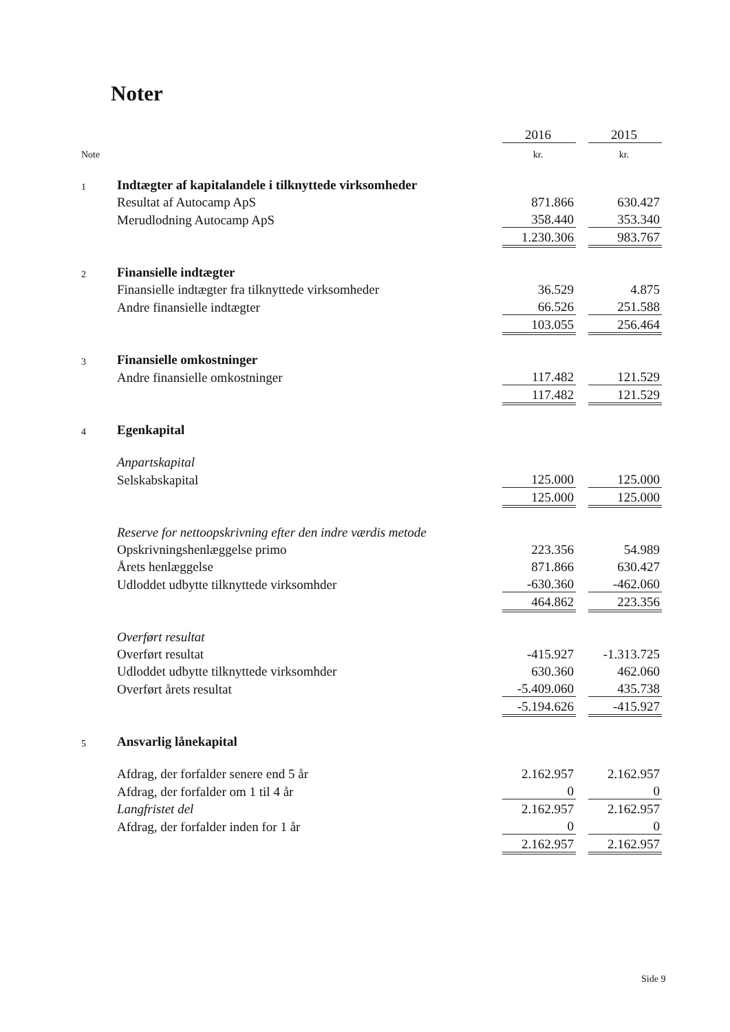Noter
| | | 2016 | | 2015 |
| Note | | kr. | | kr. |
| 1 | Indtægter af kapitalandele i tilknyttede virksomheder | | | |
| | Resultat af Autocamp ApS | 871.866 | | 630.427 |
| | Merudlodning Autocamp ApS | 358.440 | | 353.340 |
| | | 1.230.306 | | 983.767 |
| 2 | Finansielle indtægter | | | |
| | Finansielle indtægter fra tilknyttede virksomheder | 36.529 | | 4.875 |
| | Andre finansielle indtægter | 66.526 | | 251.588 |
| | | 103.055 | | 256.464 |
| 3 | Finansielle omkostninger | | | |
| | Andre finansielle omkostninger | 117.482 | | 121.529 |
| | | 117.482 | | 121.529 |
| 4 | Egenkapital | | | |
| | Anpartskapital | | | |
| | Selskabskapital | 125.000 | | 125.000 |
| | | 125.000 | | 125.000 |
| | Reserve for nettoopskrivning efter den indre værdis metode | | | |
| | Opskrivningshenlæggelse primo | 223.356 | | 54.989 |
| | Årets henlæggelse | 871.866 | | 630.427 |
| | Udloddet udbytte tilknyttede virksomhder | -630.360 | | -462.060 |
| | | 464.862 | | 223.356 |
| | Overført resultat | | | |
| | Overført resultat | -415.927 | | -1.313.725 |
| | Udloddet udbytte tilknyttede virksomhder | 630.360 | | 462.060 |
| | Overført årets resultat | -5.409.060 | | 435.738 |
| | | -5.194.626 | | -415.927 |
| 5 | Ansvarlig lånekapital | | | |
| | Afdrag, der forfalder senere end 5 år | 2.162.957 | | 2.162.957 |
| | Afdrag, der forfalder om 1 til 4 år | 0 | | 0 |
| | Langfristet del | 2.162.957 | | 2.162.957 |
| | Afdrag, der forfalder inden for 1 år | 0 | | 0 |
| | | 2.162.957 | | 2.162.957 |
Side 9